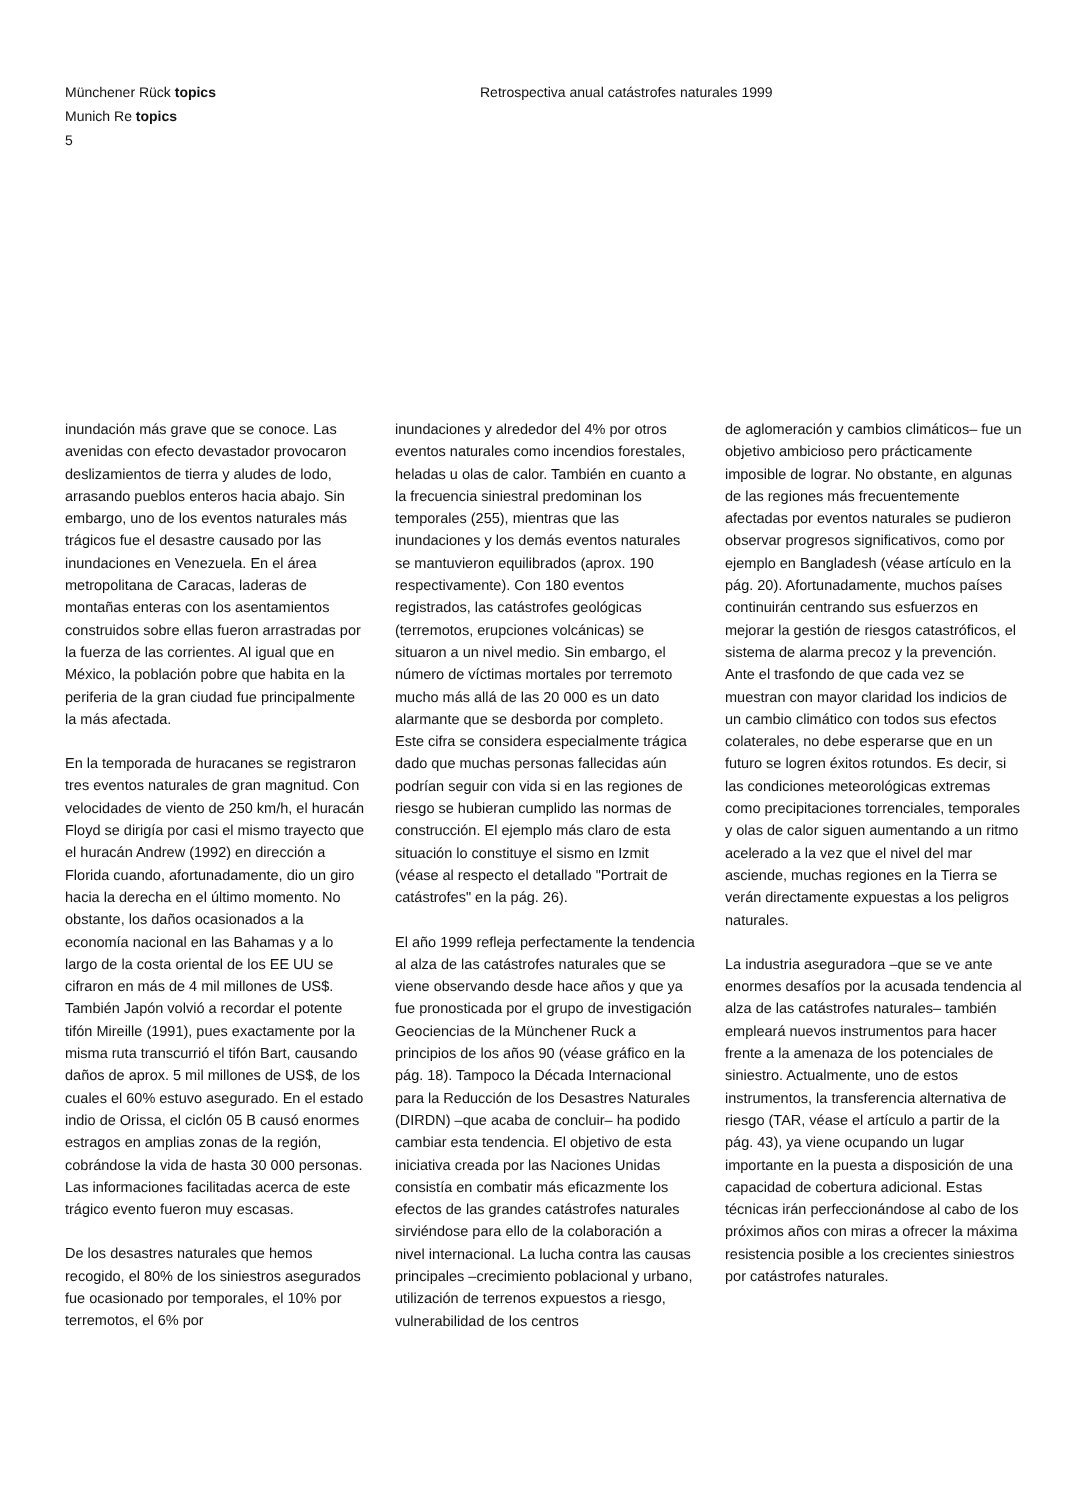Münchener Rück topics
Munich Re topics
5
Retrospectiva anual catástrofes naturales 1999
inundación más grave que se conoce. Las avenidas con efecto devastador provocaron deslizamientos de tierra y aludes de lodo, arrasando pueblos enteros hacia abajo. Sin embargo, uno de los eventos naturales más trágicos fue el desastre causado por las inundaciones en Venezuela. En el área metropolitana de Caracas, laderas de montañas enteras con los asentamientos construidos sobre ellas fueron arrastradas por la fuerza de las corrientes. Al igual que en México, la población pobre que habita en la periferia de la gran ciudad fue principalmente la más afectada.
En la temporada de huracanes se registraron tres eventos naturales de gran magnitud. Con velocidades de viento de 250 km/h, el huracán Floyd se dirigía por casi el mismo trayecto que el huracán Andrew (1992) en dirección a Florida cuando, afortunadamente, dio un giro hacia la derecha en el último momento. No obstante, los daños ocasionados a la economía nacional en las Bahamas y a lo largo de la costa oriental de los EE UU se cifraron en más de 4 mil millones de US$. También Japón volvió a recordar el potente tifón Mireille (1991), pues exactamente por la misma ruta transcurrió el tifón Bart, causando daños de aprox. 5 mil millones de US$, de los cuales el 60% estuvo asegurado. En el estado indio de Orissa, el ciclón 05 B causó enormes estragos en amplias zonas de la región, cobrándose la vida de hasta 30 000 personas. Las informaciones facilitadas acerca de este trágico evento fueron muy escasas.
De los desastres naturales que hemos recogido, el 80% de los siniestros asegurados fue ocasionado por temporales, el 10% por terremotos, el 6% por
inundaciones y alrededor del 4% por otros eventos naturales como incendios forestales, heladas u olas de calor. También en cuanto a la frecuencia siniestral predominan los temporales (255), mientras que las inundaciones y los demás eventos naturales se mantuvieron equilibrados (aprox. 190 respectivamente). Con 180 eventos registrados, las catástrofes geológicas (terremotos, erupciones volcánicas) se situaron a un nivel medio. Sin embargo, el número de víctimas mortales por terremoto mucho más allá de las 20 000 es un dato alarmante que se desborda por completo. Este cifra se considera especialmente trágica dado que muchas personas fallecidas aún podrían seguir con vida si en las regiones de riesgo se hubieran cumplido las normas de construcción. El ejemplo más claro de esta situación lo constituye el sismo en Izmit (véase al respecto el detallado "Portrait de catástrofes" en la pág. 26).
El año 1999 refleja perfectamente la tendencia al alza de las catástrofes naturales que se viene observando desde hace años y que ya fue pronosticada por el grupo de investigación Geociencias de la Münchener Ruck a principios de los años 90 (véase gráfico en la pág. 18). Tampoco la Década Internacional para la Reducción de los Desastres Naturales (DIRDN) –que acaba de concluir– ha podido cambiar esta tendencia. El objetivo de esta iniciativa creada por las Naciones Unidas consistía en combatir más eficazmente los efectos de las grandes catástrofes naturales sirviéndose para ello de la colaboración a nivel internacional. La lucha contra las causas principales –crecimiento poblacional y urbano, utilización de terrenos expuestos a riesgo, vulnerabilidad de los centros
de aglomeración y cambios climáticos– fue un objetivo ambicioso pero prácticamente imposible de lograr. No obstante, en algunas de las regiones más frecuentemente afectadas por eventos naturales se pudieron observar progresos significativos, como por ejemplo en Bangladesh (véase artículo en la pág. 20). Afortunadamente, muchos países continuirán centrando sus esfuerzos en mejorar la gestión de riesgos catastróficos, el sistema de alarma precoz y la prevención. Ante el trasfondo de que cada vez se muestran con mayor claridad los indicios de un cambio climático con todos sus efectos colaterales, no debe esperarse que en un futuro se logren éxitos rotundos. Es decir, si las condiciones meteorológicas extremas como precipitaciones torrenciales, temporales y olas de calor siguen aumentando a un ritmo acelerado a la vez que el nivel del mar asciende, muchas regiones en la Tierra se verán directamente expuestas a los peligros naturales.
La industria aseguradora –que se ve ante enormes desafíos por la acusada tendencia al alza de las catástrofes naturales– también empleará nuevos instrumentos para hacer frente a la amenaza de los potenciales de siniestro. Actualmente, uno de estos instrumentos, la transferencia alternativa de riesgo (TAR, véase el artículo a partir de la pág. 43), ya viene ocupando un lugar importante en la puesta a disposición de una capacidad de cobertura adicional. Estas técnicas irán perfeccionándose al cabo de los próximos años con miras a ofrecer la máxima resistencia posible a los crecientes siniestros por catástrofes naturales.